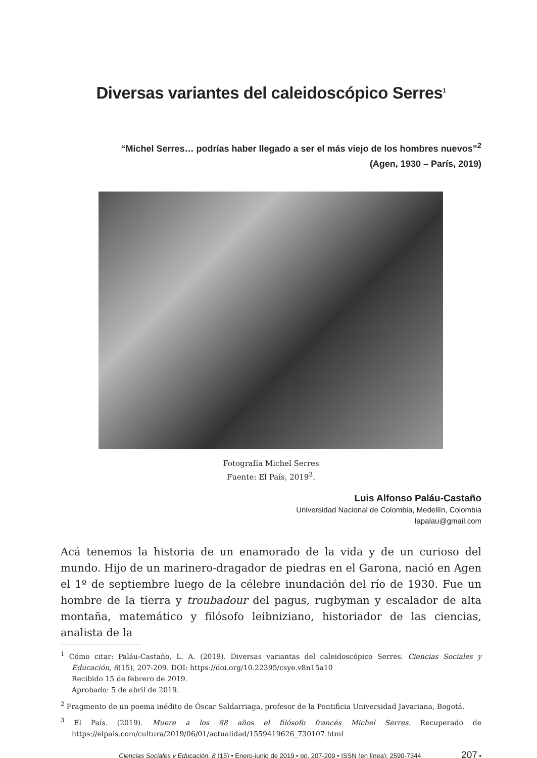Diversas variantes del caleidoscópico Serres<sup>1</sup>
“Michel Serres… podrías haber llegado a ser el más viejo de los hombres nuevos”<sup>2</sup>
(Agen, 1930 – París, 2019)
Fotografía Michel Serres
Fuente: El País, 2019<sup>3</sup>.
Luis Alfonso Paláu-Castaño
Universidad Nacional de Colombia, Medellín, Colombia
lapalau@gmail.com
Acá tenemos la historia de un enamorado de la vida y de un curioso del mundo. Hijo de un marinero-dragador de piedras en el Garona, nació en Agen el 1º de septiembre luego de la célebre inundación del río de 1930. Fue un hombre de la tierra y troubadour del pagus, rugbyman y escalador de alta montaña, matemático y filósofo leibniziano, historiador de las ciencias, analista de la
<sup>1</sup> Cómo citar: Paláu-Castaño, L. A. (2019). Diversas variantas del caleidoscópico Serres. Ciencias Sociales y Educación, 8(15), 207-209. DOI: https://doi.org/10.22395/csye.v8n15a10
Recibido 15 de febrero de 2019.
Aprobado: 5 de abril de 2019.
<sup>2</sup> Fragmento de un poema inédito de Óscar Saldarriaga, profesor de la Pontificia Universidad Javariana, Bogotá.
<sup>3</sup> El País. (2019). Muere a los 88 años el filósofo francés Michel Serres. Recuperado de https://elpais.com/cultura/2019/06/01/actualidad/1559419626_730107.html
Ciencias Sociales y Educación, 8 (15) • Enero-junio de 2019 • pp. 207-209 • ISSN (en línea): 2590-7344 207 ▪